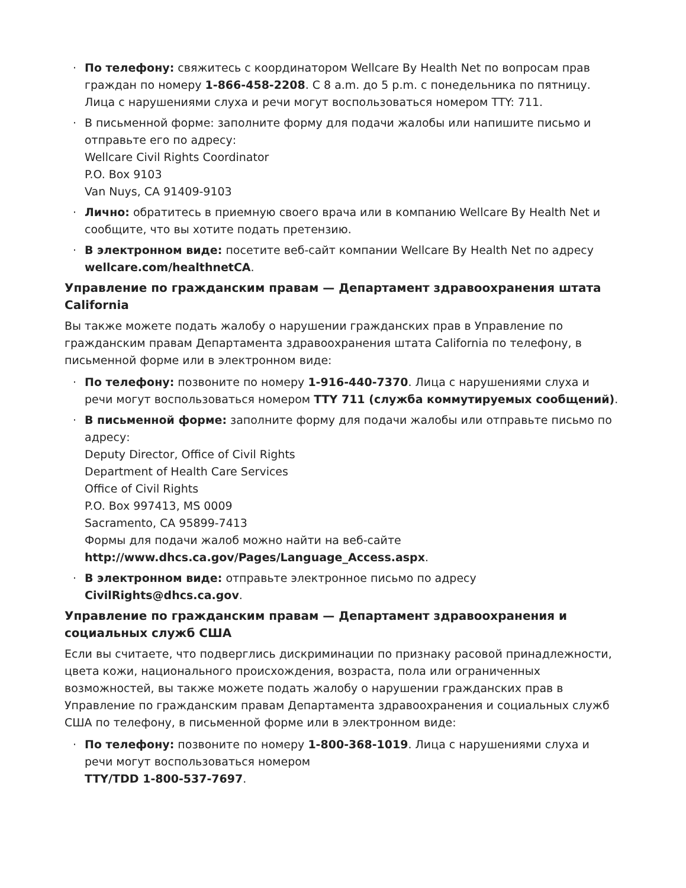· По телефону: свяжитесь с координатором Wellcare By Health Net по вопросам прав граждан по номеру 1-866-458-2208. С 8 a.m. до 5 p.m. с понедельника по пятницу. Лица с нарушениями слуха и речи могут воспользоваться номером TTY: 711.
· В письменной форме: заполните форму для подачи жалобы или напишите письмо и отправьте его по адресу:
Wellcare Civil Rights Coordinator
P.O. Box 9103
Van Nuys, CA 91409-9103
· Лично: обратитесь в приемную своего врача или в компанию Wellcare By Health Net и сообщите, что вы хотите подать претензию.
· В электронном виде: посетите веб-сайт компании Wellcare By Health Net по адресу wellcare.com/healthnetCA.
Управление по гражданским правам — Департамент здравоохранения штата California
Вы также можете подать жалобу о нарушении гражданских прав в Управление по гражданским правам Департамента здравоохранения штата California по телефону, в письменной форме или в электронном виде:
· По телефону: позвоните по номеру 1-916-440-7370. Лица с нарушениями слуха и речи могут воспользоваться номером TTY 711 (служба коммутируемых сообщений).
· В письменной форме: заполните форму для подачи жалобы или отправьте письмо по адресу:
Deputy Director, Office of Civil Rights
Department of Health Care Services
Office of Civil Rights
P.O. Box 997413, MS 0009
Sacramento, CA 95899-7413
Формы для подачи жалоб можно найти на веб-сайте
http://www.dhcs.ca.gov/Pages/Language_Access.aspx.
· В электронном виде: отправьте электронное письмо по адресу CivilRights@dhcs.ca.gov.
Управление по гражданским правам — Департамент здравоохранения и социальных служб США
Если вы считаете, что подверглись дискриминации по признаку расовой принадлежности, цвета кожи, национального происхождения, возраста, пола или ограниченных возможностей, вы также можете подать жалобу о нарушении гражданских прав в Управление по гражданским правам Департамента здравоохранения и социальных служб США по телефону, в письменной форме или в электронном виде:
· По телефону: позвоните по номеру 1-800-368-1019. Лица с нарушениями слуха и речи могут воспользоваться номером
TTY/TDD 1-800-537-7697.